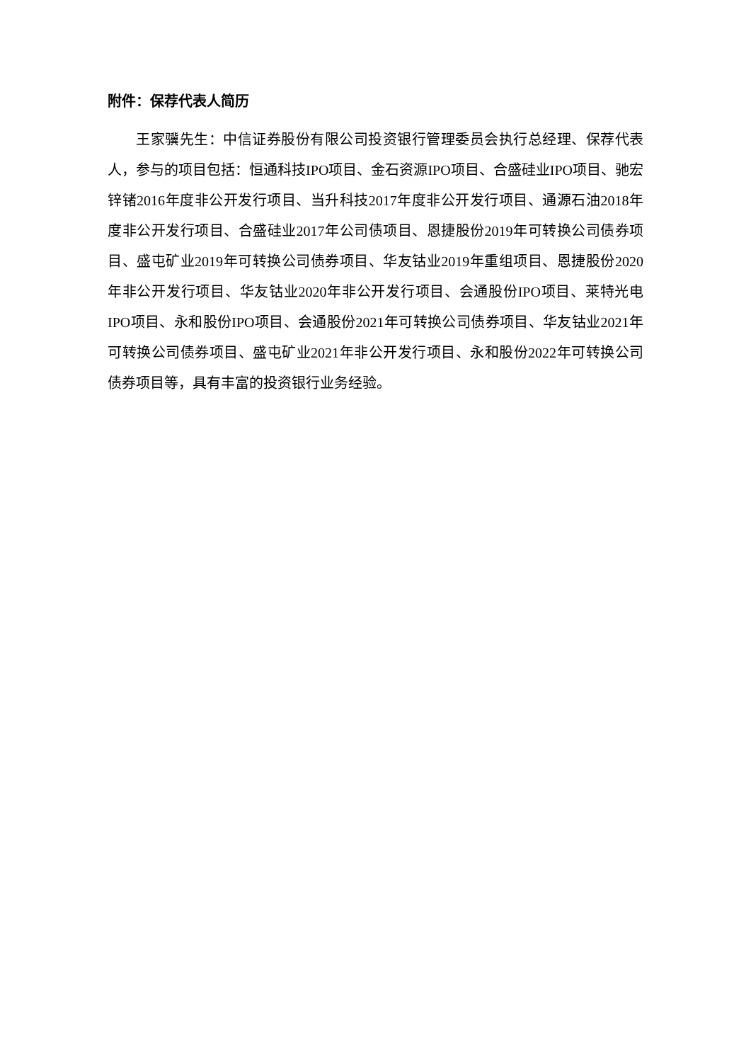附件：保荐代表人简历
王家骥先生：中信证券股份有限公司投资银行管理委员会执行总经理、保荐代表人，参与的项目包括：恒通科技IPO项目、金石资源IPO项目、合盛硅业IPO项目、驰宏锌锗2016年度非公开发行项目、当升科技2017年度非公开发行项目、通源石油2018年度非公开发行项目、合盛硅业2017年公司债项目、恩捷股份2019年可转换公司债券项目、盛屯矿业2019年可转换公司债券项目、华友钴业2019年重组项目、恩捷股份2020年非公开发行项目、华友钴业2020年非公开发行项目、会通股份IPO项目、莱特光电IPO项目、永和股份IPO项目、会通股份2021年可转换公司债券项目、华友钴业2021年可转换公司债券项目、盛屯矿业2021年非公开发行项目、永和股份2022年可转换公司债券项目等，具有丰富的投资银行业务经验。